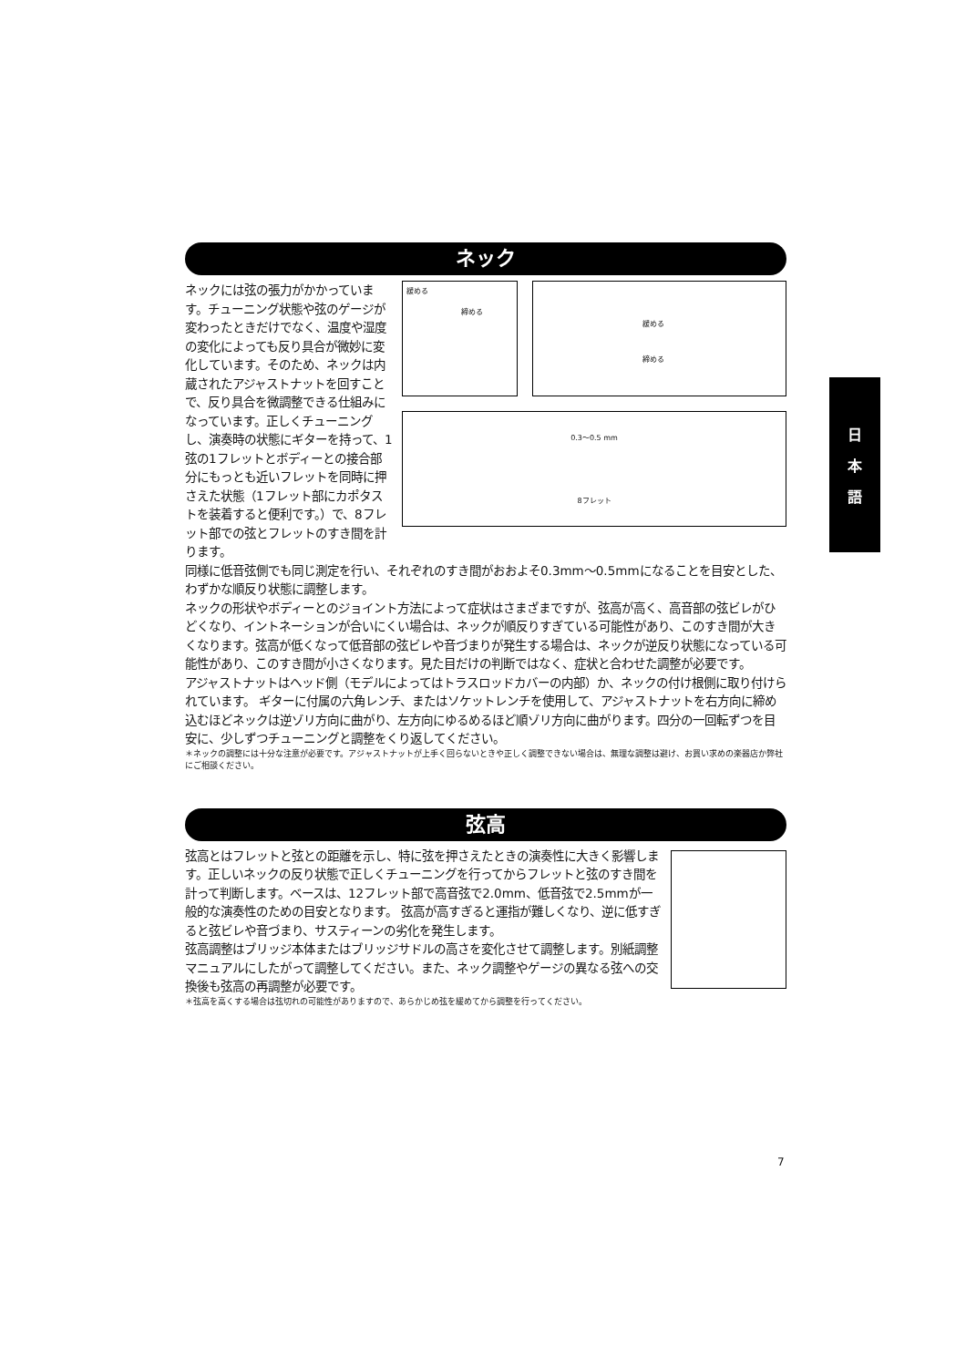日
本
語
ネック
ネックには弦の張力がかかっています。チューニング状態や弦のゲージが変わったときだけでなく、温度や湿度の変化によっても反り具合が微妙に変化しています。そのため、ネックは内蔵されたアジャストナットを回すことで、反り具合を微調整できる仕組みになっています。正しくチューニングし、演奏時の状態にギターを持って、1弦の1フレットとボディーとの接合部分にもっとも近いフレットを同時に押さえた状態（1フレット部にカポタストを装着すると便利です。）で、8フレット部での弦とフレットのすき間を計ります。
緩める
締める
緩める
締める
0.3〜0.5 mm
8フレット
同様に低音弦側でも同じ測定を行い、それぞれのすき間がおおよそ0.3mm〜0.5mmになることを目安とした、わずかな順反り状態に調整します。
ネックの形状やボディーとのジョイント方法によって症状はさまざまですが、弦高が高く、高音部の弦ビレがひどくなり、イントネーションが合いにくい場合は、ネックが順反りすぎている可能性があり、このすき間が大きくなります。弦高が低くなって低音部の弦ビレや音づまりが発生する場合は、ネックが逆反り状態になっている可能性があり、このすき間が小さくなります。見た目だけの判断ではなく、症状と合わせた調整が必要です。
アジャストナットはヘッド側（モデルによってはトラスロッドカバーの内部）か、ネックの付け根側に取り付けられています。 ギターに付属の六角レンチ、またはソケットレンチを使用して、アジャストナットを右方向に締め込むほどネックは逆ゾリ方向に曲がり、左方向にゆるめるほど順ゾリ方向に曲がります。四分の一回転ずつを目安に、少しずつチューニングと調整をくり返してください。
＊ネックの調整には十分な注意が必要です。アジャストナットが上手く回らないときや正しく調整できない場合は、無理な調整は避け、お買い求めの楽器店か弊社にご相談ください。
弦高
弦高とはフレットと弦との距離を示し、特に弦を押さえたときの演奏性に大きく影響します。正しいネックの反り状態で正しくチューニングを行ってからフレットと弦のすき間を計って判断します。ベースは、12フレット部で高音弦で2.0mm、低音弦で2.5mmが一般的な演奏性のための目安となります。 弦高が高すぎると運指が難しくなり、逆に低すぎると弦ビレや音づまり、サスティーンの劣化を発生します。
弦高調整はブリッジ本体またはブリッジサドルの高さを変化させて調整します。別紙調整マニュアルにしたがって調整してください。また、ネック調整やゲージの異なる弦への交換後も弦高の再調整が必要です。
＊弦高を高くする場合は弦切れの可能性がありますので、あらかじめ弦を緩めてから調整を行ってください。
7